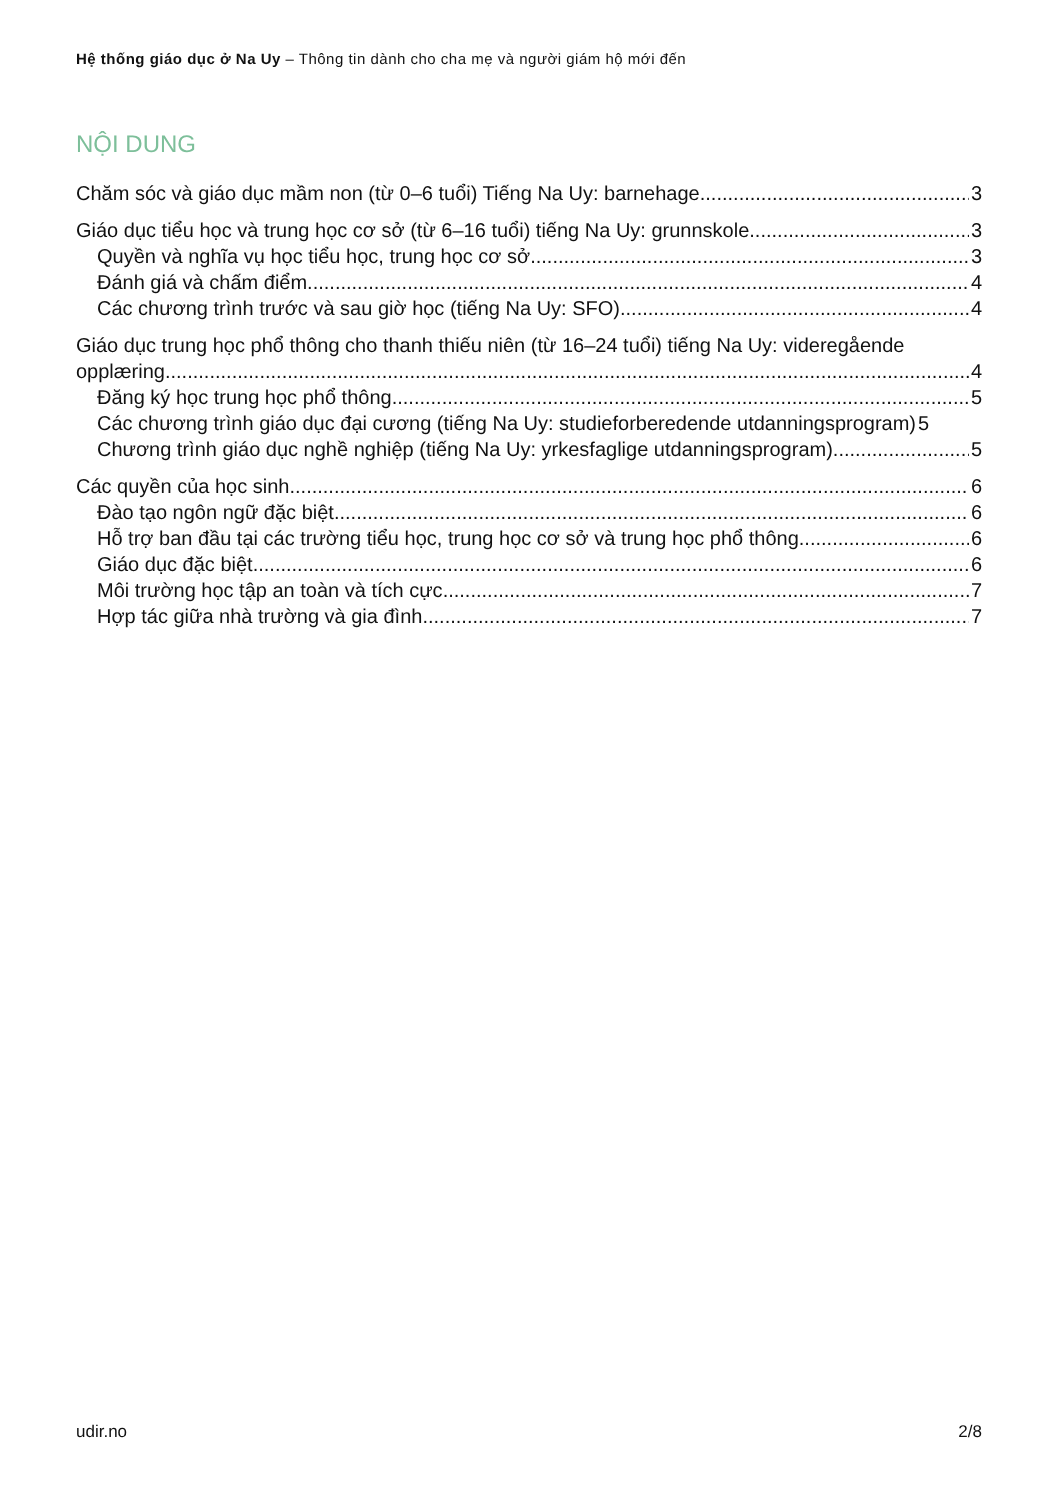Hệ thống giáo dục ở Na Uy – Thông tin dành cho cha mẹ và người giám hộ mới đến
NỘI DUNG
Chăm sóc và giáo dục mầm non (từ 0–6 tuổi) Tiếng Na Uy: barnehage 3
Giáo dục tiểu học và trung học cơ sở (từ 6–16 tuổi) tiếng Na Uy: grunnskole 3
Quyền và nghĩa vụ học tiểu học, trung học cơ sở 3
Đánh giá và chấm điểm 4
Các chương trình trước và sau giờ học (tiếng Na Uy: SFO) 4
Giáo dục trung học phổ thông cho thanh thiếu niên (từ 16–24 tuổi) tiếng Na Uy: videregående
opplæring 4
Đăng ký học trung học phổ thông 5
Các chương trình giáo dục đại cương (tiếng Na Uy: studieforberedende utdanningsprogram) 5
Chương trình giáo dục nghề nghiệp (tiếng Na Uy: yrkesfaglige utdanningsprogram) 5
Các quyền của học sinh 6
Đào tạo ngôn ngữ đặc biệt 6
Hỗ trợ ban đầu tại các trường tiểu học, trung học cơ sở và trung học phổ thông 6
Giáo dục đặc biệt 6
Môi trường học tập an toàn và tích cực 7
Hợp tác giữa nhà trường và gia đình 7
udir.no 2/8